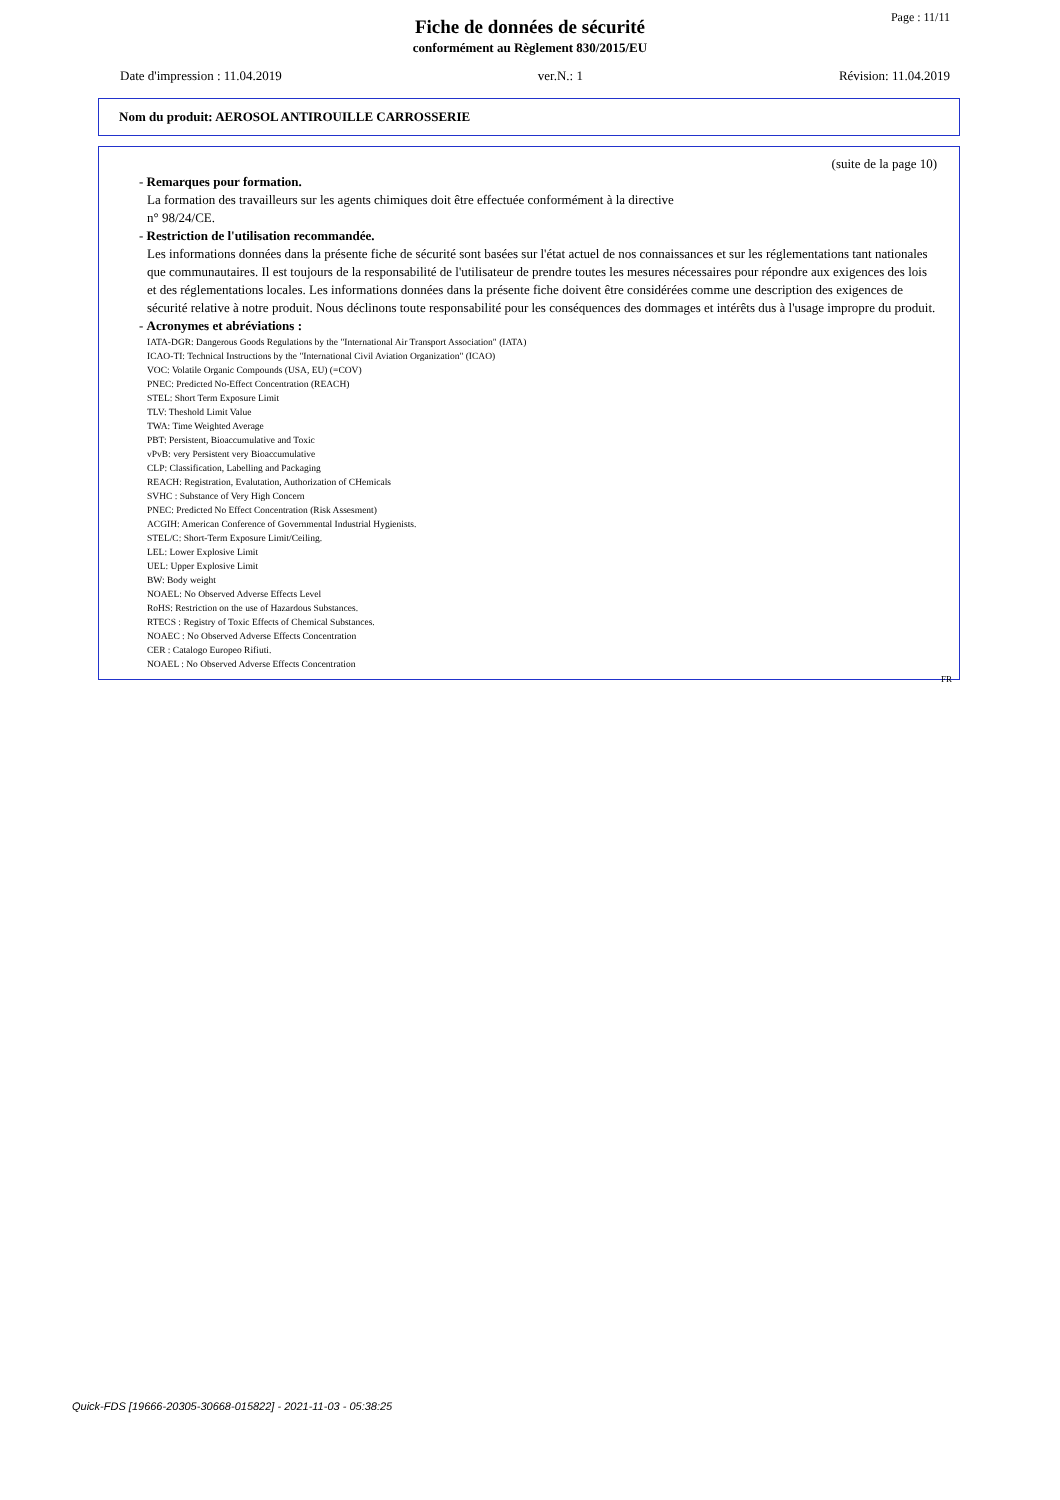Page : 11/11
Fiche de données de sécurité
conformément au Règlement 830/2015/EU
Date d'impression : 11.04.2019 ver.N.: 1 Révision: 11.04.2019
Nom du produit: AEROSOL ANTIROUILLE CARROSSERIE
(suite de la page 10)
- Remarques pour formation.
La formation des travailleurs sur les agents chimiques doit être effectuée conformément à la directive
n° 98/24/CE.
- Restriction de l'utilisation recommandée.
Les informations données dans la présente fiche de sécurité sont basées sur l'état actuel de nos connaissances et sur les réglementations tant nationales que communautaires. Il est toujours de la responsabilité de l'utilisateur de prendre toutes les mesures nécessaires pour répondre aux exigences des lois et des réglementations locales. Les informations données dans la présente fiche doivent être considérées comme une description des exigences de sécurité relative à notre produit. Nous déclinons toute responsabilité pour les conséquences des dommages et intérêts dus à l'usage impropre du produit.
- Acronymes et abréviations :
IATA-DGR: Dangerous Goods Regulations by the "International Air Transport Association" (IATA)
ICAO-TI: Technical Instructions by the "International Civil Aviation Organization" (ICAO)
VOC: Volatile Organic Compounds (USA, EU) (=COV)
PNEC: Predicted No-Effect Concentration (REACH)
STEL: Short Term Exposure Limit
TLV: Theshold Limit Value
TWA: Time Weighted Average
PBT: Persistent, Bioaccumulative and Toxic
vPvB: very Persistent very Bioaccumulative
CLP: Classification, Labelling and Packaging
REACH: Registration, Evalutation, Authorization of CHemicals
SVHC : Substance of Very High Concern
PNEC: Predicted No Effect Concentration (Risk Assesment)
ACGIH: American Conference of Governmental Industrial Hygienists.
STEL/C: Short-Term Exposure Limit/Ceiling.
LEL: Lower Explosive Limit
UEL: Upper Explosive Limit
BW: Body weight
NOAEL: No Observed Adverse Effects Level
RoHS: Restriction on the use of Hazardous Substances.
RTECS : Registry of Toxic Effects of Chemical Substances.
NOAEC : No Observed Adverse Effects Concentration
CER : Catalogo Europeo Rifiuti.
NOAEL : No Observed Adverse Effects Concentration
FR
Quick-FDS [19666-20305-30668-015822] - 2021-11-03 - 05:38:25